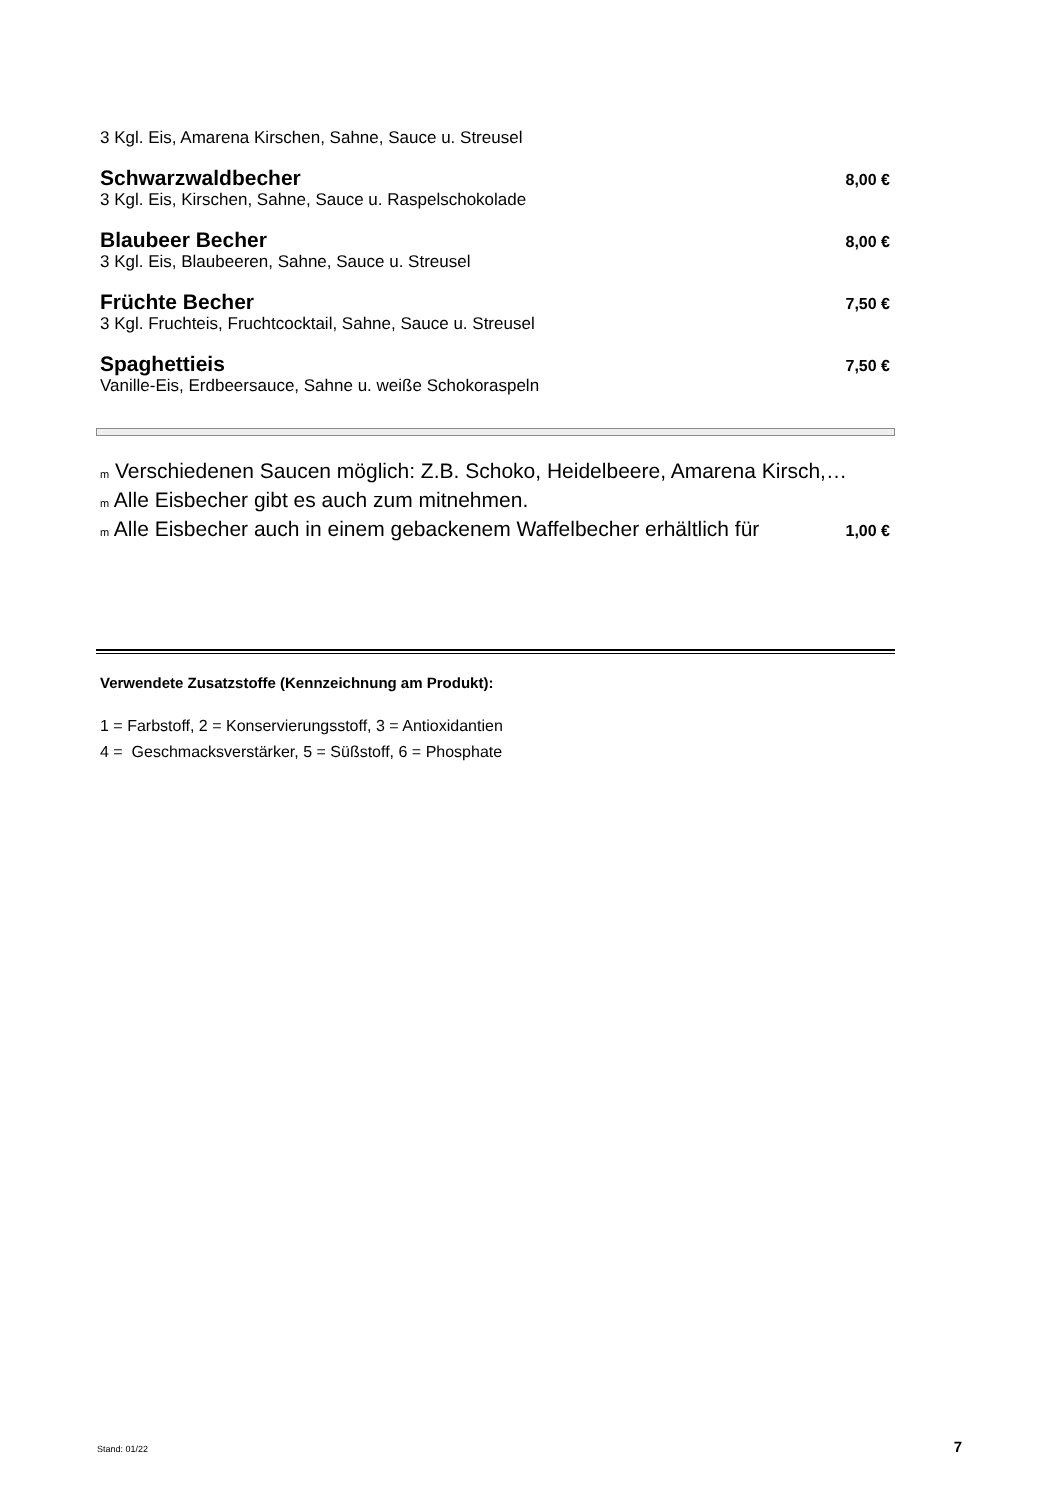3 Kgl. Eis, Amarena Kirschen, Sahne, Sauce u. Streusel
Schwarzwaldbecher 8,00 €
3 Kgl. Eis, Kirschen, Sahne, Sauce u. Raspelschokolade
Blaubeer Becher 8,00 €
3 Kgl. Eis, Blaubeeren, Sahne, Sauce u. Streusel
Früchte Becher 7,50 €
3 Kgl. Fruchteis, Fruchtcocktail, Sahne, Sauce u. Streusel
Spaghettieis 7,50 €
Vanille-Eis, Erdbeersauce, Sahne u. weiße Schokoraspeln
m Verschiedenen Saucen möglich: Z.B. Schoko, Heidelbeere, Amarena Kirsch,…
m Alle Eisbecher gibt es auch zum mitnehmen.
m Alle Eisbecher auch in einem gebackenem Waffelbecher erhältlich für
1,00 €
Verwendete Zusatzstoffe (Kennzeichnung am Produkt):
1 = Farbstoff, 2 = Konservierungsstoff, 3 = Antioxidantien
4 = Geschmacksverstärker, 5 = Süßstoff, 6 = Phosphate
Stand: 01/22 7